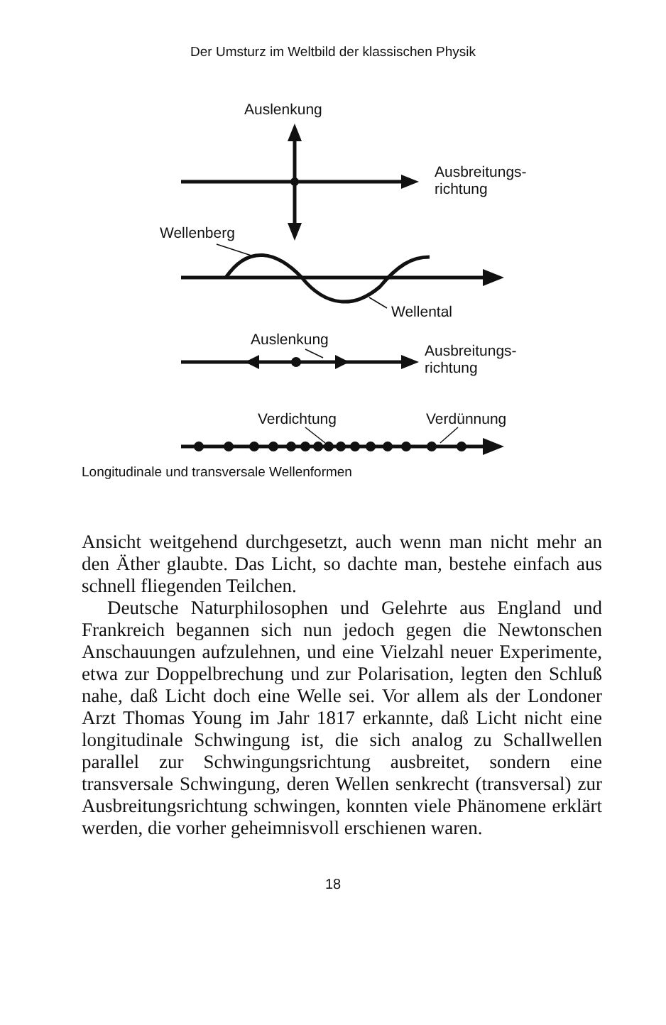Der Umsturz im Weltbild der klassischen Physik
Auslenkung
Ausbreitungs-
richtung
Wellenberg
Wellental
Auslenkung
Ausbreitungs-
richtung
Verdichtung Verdünnung
Longitudinale und transversale Wellenformen
Ansicht weitgehend durchgesetzt, auch wenn man nicht mehr an den Äther glaubte. Das Licht, so dachte man, bestehe einfach aus schnell fliegenden Teilchen.
Deutsche Naturphilosophen und Gelehrte aus England und Frankreich begannen sich nun jedoch gegen die Newtonschen Anschauungen aufzulehnen, und eine Vielzahl neuer Experimente, etwa zur Doppelbrechung und zur Polarisation, legten den Schluß nahe, daß Licht doch eine Welle sei. Vor allem als der Londoner Arzt Thomas Young im Jahr 1817 erkannte, daß Licht nicht eine longitudinale Schwingung ist, die sich analog zu Schallwellen parallel zur Schwingungsrichtung ausbreitet, sondern eine transversale Schwingung, deren Wellen senkrecht (transversal) zur Ausbreitungsrichtung schwingen, konnten viele Phänomene erklärt werden, die vorher geheimnisvoll erschienen waren.
18